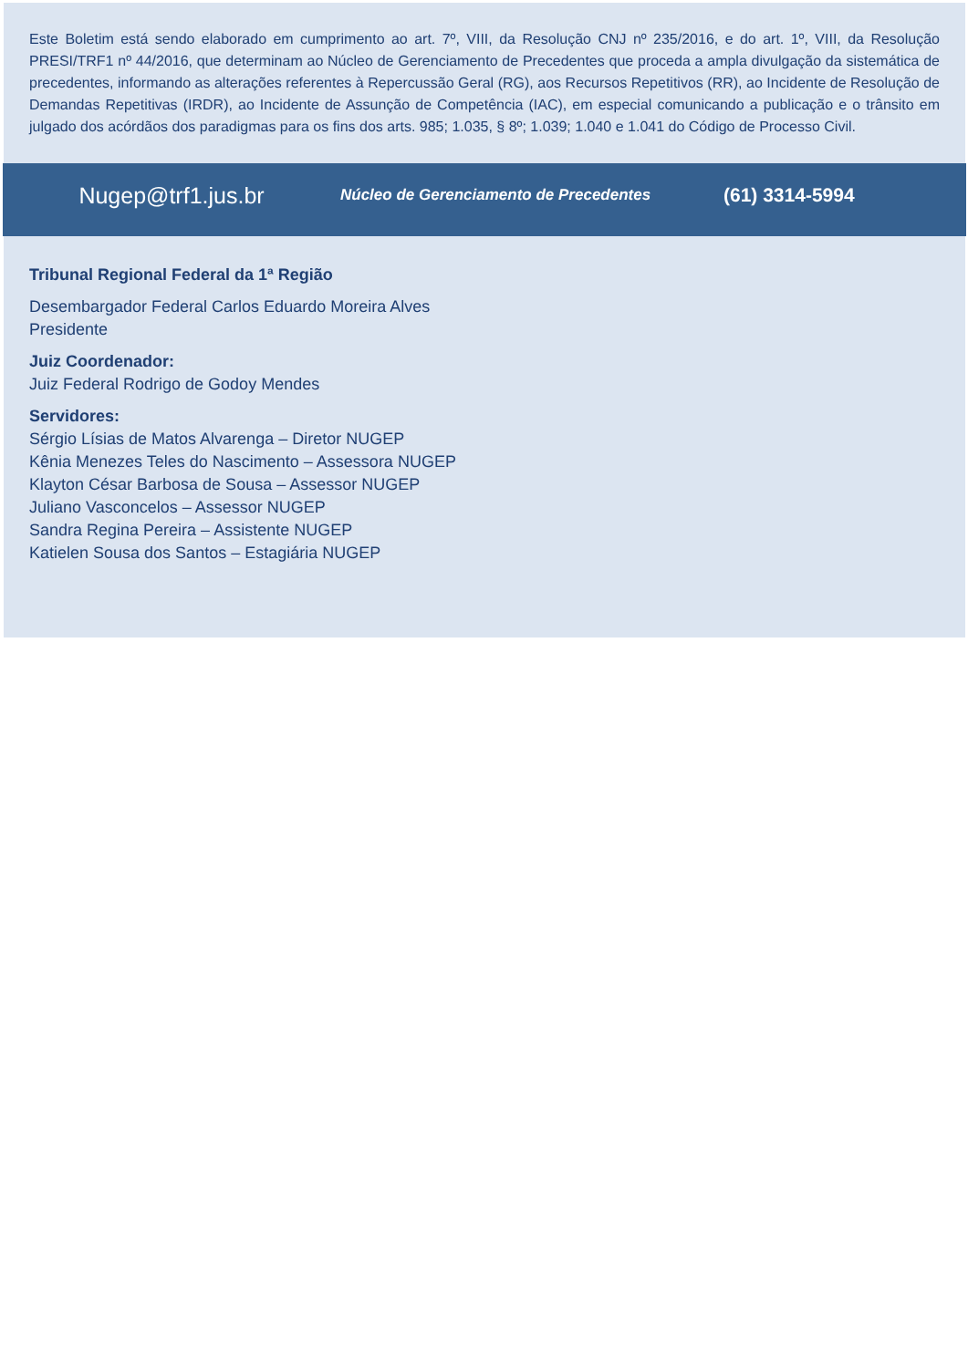Este Boletim está sendo elaborado em cumprimento ao art. 7º, VIII, da Resolução CNJ nº 235/2016, e do art. 1º, VIII, da Resolução PRESI/TRF1 nº 44/2016, que determinam ao Núcleo de Gerenciamento de Precedentes que proceda a ampla divulgação da sistemática de precedentes, informando as alterações referentes à Repercussão Geral (RG), aos Recursos Repetitivos (RR), ao Incidente de Resolução de Demandas Repetitivas (IRDR), ao Incidente de Assunção de Competência (IAC), em especial comunicando a publicação e o trânsito em julgado dos acórdãos dos paradigmas para os fins dos arts. 985; 1.035, § 8º; 1.039; 1.040 e 1.041 do Código de Processo Civil.
Nugep@trf1.jus.br
Núcleo de Gerenciamento de Precedentes
(61) 3314-5994
Tribunal Regional Federal da 1ª Região
Desembargador Federal Carlos Eduardo Moreira Alves
Presidente
Juiz Coordenador:
Juiz Federal Rodrigo de Godoy Mendes
Servidores:
Sérgio Lísias de Matos Alvarenga – Diretor NUGEP
Kênia Menezes Teles do Nascimento – Assessora NUGEP
Klayton César Barbosa de Sousa – Assessor NUGEP
Juliano Vasconcelos – Assessor NUGEP
Sandra Regina Pereira – Assistente NUGEP
Katielen Sousa dos Santos – Estagiária NUGEP